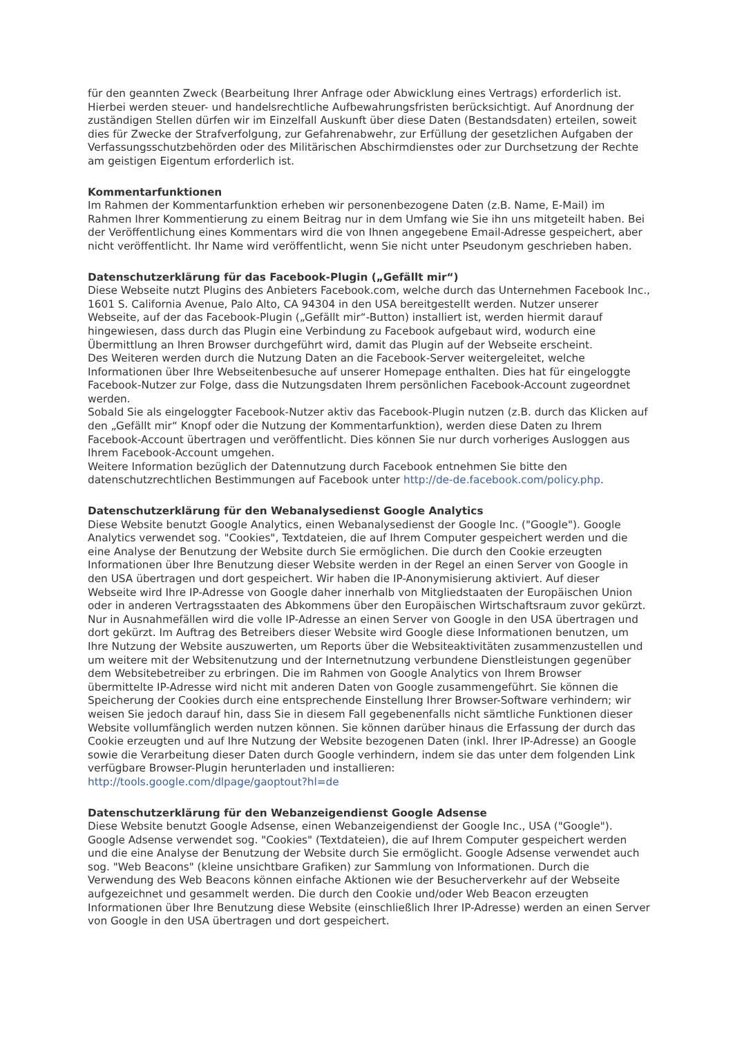für den geannten Zweck (Bearbeitung Ihrer Anfrage oder Abwicklung eines Vertrags) erforderlich ist. Hierbei werden steuer- und handelsrechtliche Aufbewahrungsfristen berücksichtigt. Auf Anordnung der zuständigen Stellen dürfen wir im Einzelfall Auskunft über diese Daten (Bestandsdaten) erteilen, soweit dies für Zwecke der Strafverfolgung, zur Gefahrenabwehr, zur Erfüllung der gesetzlichen Aufgaben der Verfassungsschutzbehörden oder des Militärischen Abschirmdienstes oder zur Durchsetzung der Rechte am geistigen Eigentum erforderlich ist.
Kommentarfunktionen
Im Rahmen der Kommentarfunktion erheben wir personenbezogene Daten (z.B. Name, E-Mail) im Rahmen Ihrer Kommentierung zu einem Beitrag nur in dem Umfang wie Sie ihn uns mitgeteilt haben. Bei der Veröffentlichung eines Kommentars wird die von Ihnen angegebene Email-Adresse gespeichert, aber nicht veröffentlicht. Ihr Name wird veröffentlicht, wenn Sie nicht unter Pseudonym geschrieben haben.
Datenschutzerklärung für das Facebook-Plugin („Gefällt mir“)
Diese Webseite nutzt Plugins des Anbieters Facebook.com, welche durch das Unternehmen Facebook Inc., 1601 S. California Avenue, Palo Alto, CA 94304 in den USA bereitgestellt werden. Nutzer unserer Webseite, auf der das Facebook-Plugin („Gefällt mir“-Button) installiert ist, werden hiermit darauf hingewiesen, dass durch das Plugin eine Verbindung zu Facebook aufgebaut wird, wodurch eine Übermittlung an Ihren Browser durchgeführt wird, damit das Plugin auf der Webseite erscheint.
Des Weiteren werden durch die Nutzung Daten an die Facebook-Server weitergeleitet, welche Informationen über Ihre Webseitenbesuche auf unserer Homepage enthalten. Dies hat für eingeloggte Facebook-Nutzer zur Folge, dass die Nutzungsdaten Ihrem persönlichen Facebook-Account zugeordnet werden.
Sobald Sie als eingeloggter Facebook-Nutzer aktiv das Facebook-Plugin nutzen (z.B. durch das Klicken auf den „Gefällt mir“ Knopf oder die Nutzung der Kommentarfunktion), werden diese Daten zu Ihrem Facebook-Account übertragen und veröffentlicht. Dies können Sie nur durch vorheriges Ausloggen aus Ihrem Facebook-Account umgehen.
Weitere Information bezüglich der Datennutzung durch Facebook entnehmen Sie bitte den datenschutzrechtlichen Bestimmungen auf Facebook unter http://de-de.facebook.com/policy.php.
Datenschutzerklärung für den Webanalysedienst Google Analytics
Diese Website benutzt Google Analytics, einen Webanalysedienst der Google Inc. ("Google"). Google Analytics verwendet sog. "Cookies", Textdateien, die auf Ihrem Computer gespeichert werden und die eine Analyse der Benutzung der Website durch Sie ermöglichen. Die durch den Cookie erzeugten Informationen über Ihre Benutzung dieser Website werden in der Regel an einen Server von Google in den USA übertragen und dort gespeichert. Wir haben die IP-Anonymisierung aktiviert. Auf dieser Webseite wird Ihre IP-Adresse von Google daher innerhalb von Mitgliedstaaten der Europäischen Union oder in anderen Vertragsstaaten des Abkommens über den Europäischen Wirtschaftsraum zuvor gekürzt. Nur in Ausnahmefällen wird die volle IP-Adresse an einen Server von Google in den USA übertragen und dort gekürzt. Im Auftrag des Betreibers dieser Website wird Google diese Informationen benutzen, um Ihre Nutzung der Website auszuwerten, um Reports über die Websiteaktivitäten zusammenzustellen und um weitere mit der Websitenutzung und der Internetnutzung verbundene Dienstleistungen gegenüber dem Websitebetreiber zu erbringen. Die im Rahmen von Google Analytics von Ihrem Browser übermittelte IP-Adresse wird nicht mit anderen Daten von Google zusammengeführt. Sie können die Speicherung der Cookies durch eine entsprechende Einstellung Ihrer Browser-Software verhindern; wir weisen Sie jedoch darauf hin, dass Sie in diesem Fall gegebenenfalls nicht sämtliche Funktionen dieser Website vollumfänglich werden nutzen können. Sie können darüber hinaus die Erfassung der durch das Cookie erzeugten und auf Ihre Nutzung der Website bezogenen Daten (inkl. Ihrer IP-Adresse) an Google sowie die Verarbeitung dieser Daten durch Google verhindern, indem sie das unter dem folgenden Link verfügbare Browser-Plugin herunterladen und installieren:
http://tools.google.com/dlpage/gaoptout?hl=de
Datenschutzerklärung für den Webanzeigendienst Google Adsense
Diese Website benutzt Google Adsense, einen Webanzeigendienst der Google Inc., USA ("Google"). Google Adsense verwendet sog. "Cookies" (Textdateien), die auf Ihrem Computer gespeichert werden und die eine Analyse der Benutzung der Website durch Sie ermöglicht. Google Adsense verwendet auch sog. "Web Beacons" (kleine unsichtbare Grafiken) zur Sammlung von Informationen. Durch die Verwendung des Web Beacons können einfache Aktionen wie der Besucherverkehr auf der Webseite aufgezeichnet und gesammelt werden. Die durch den Cookie und/oder Web Beacon erzeugten Informationen über Ihre Benutzung diese Website (einschließlich Ihrer IP-Adresse) werden an einen Server von Google in den USA übertragen und dort gespeichert.